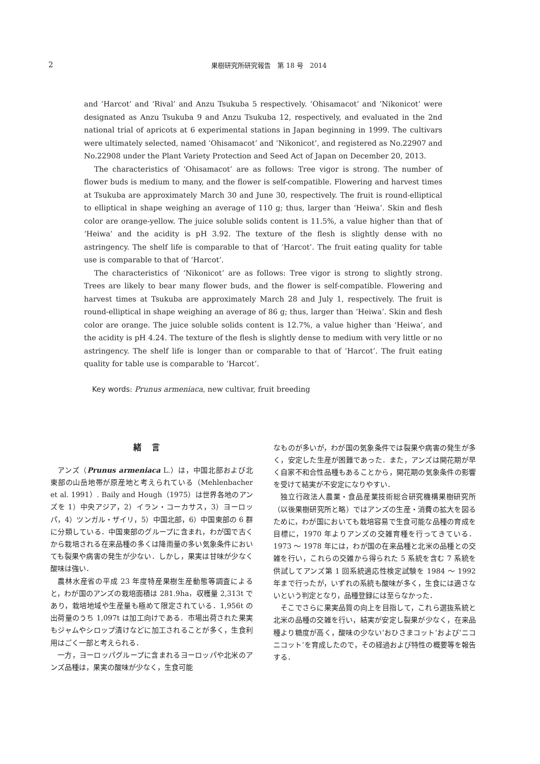2 果樹研究所研究報告　第 18 号　2014
and ‘Harcot’ and ‘Rival’ and Anzu Tsukuba 5 respectively. ‘Ohisamacot’ and ‘Nikonicot’ were designated as Anzu Tsukuba 9 and Anzu Tsukuba 12, respectively, and evaluated in the 2nd national trial of apricots at 6 experimental stations in Japan beginning in 1999. The cultivars were ultimately selected, named ‘Ohisamacot’ and ‘Nikonicot’, and registered as No.22907 and No.22908 under the Plant Variety Protection and Seed Act of Japan on December 20, 2013.
The characteristics of ‘Ohisamacot’ are as follows: Tree vigor is strong. The number of flower buds is medium to many, and the flower is self-compatible. Flowering and harvest times at Tsukuba are approximately March 30 and June 30, respectively. The fruit is round-elliptical to elliptical in shape weighing an average of 110 g; thus, larger than ‘Heiwa’. Skin and flesh color are orange-yellow. The juice soluble solids content is 11.5%, a value higher than that of ‘Heiwa’ and the acidity is pH 3.92. The texture of the flesh is slightly dense with no astringency. The shelf life is comparable to that of ‘Harcot’. The fruit eating quality for table use is comparable to that of ‘Harcot’.
The characteristics of ‘Nikonicot’ are as follows: Tree vigor is strong to slightly strong. Trees are likely to bear many flower buds, and the flower is self-compatible. Flowering and harvest times at Tsukuba are approximately March 28 and July 1, respectively. The fruit is round-elliptical in shape weighing an average of 86 g; thus, larger than ‘Heiwa’. Skin and flesh color are orange. The juice soluble solids content is 12.7%, a value higher than ‘Heiwa’, and the acidity is pH 4.24. The texture of the flesh is slightly dense to medium with very little or no astringency. The shelf life is longer than or comparable to that of ‘Harcot’. The fruit eating quality for table use is comparable to ‘Harcot’.
Key words: Prunus armeniaca, new cultivar, fruit breeding
緒言
アンズ（Prunus armeniaca L.）は，中国北部および北東部の山岳地帯が原産地と考えられている（Mehlenbacher et al. 1991）. Baily and Hough（1975）は世界各地のアンズを 1）中央アジア，2）イラン・コーカサス，3）ヨーロッパ，4）ツンガル・ザイリ，5）中国北部，6）中国東部の 6 群に分類している．中国東部のグループに含まれ，わが国で古くから栽培される在来品種の多くは降雨量の多い気象条件においても裂果や病害の発生が少ない．しかし，果実は甘味が少なく酸味は強い．
農林水産省の平成 23 年度特産果樹生産動態等調査によると，わが国のアンズの栽培面積は 281.9ha，収穫量 2,313t であり，栽培地域や生産量も極めて限定されている．1,956t の出荷量のうち 1,097t は加工向けである．市場出荷された果実もジャムやシロップ漬けなどに加工されることが多く，生食利用はごく一部と考えられる．
一方，ヨーロッパグループに含まれるヨーロッパや北米のアンズ品種は，果実の酸味が少なく，生食可能
なものが多いが，わが国の気象条件では裂果や病害の発生が多く，安定した生産が困難であった．また，アンズは開花期が早く自家不和合性品種もあることから，開花期の気象条件の影響を受けて結実が不安定になりやすい．
独立行政法人農業・食品産業技術総合研究機構果樹研究所（以後果樹研究所と略）ではアンズの生産・消費の拡大を図るために，わが国においても栽培容易で生食可能な品種の育成を目標に，1970 年よりアンズの交雑育種を行ってきている．1973 〜 1978 年には，わが国の在来品種と北米の品種との交雑を行い，これらの交雑から得られた 5 系統を含む 7 系統を供試してアンズ第 1 回系統適応性検定試験を 1984 〜 1992 年まで行ったが，いずれの系統も酸味が多く，生食には適さないという判定となり，品種登録には至らなかった．
そこでさらに果実品質の向上を目指して，これら選抜系統と北米の品種の交雑を行い，結実が安定し裂果が少なく，在来品種より糖度が高く，酸味の少ない‘おひさまコット’および‘ニコニコット’を育成したので，その経過および特性の概要等を報告する．